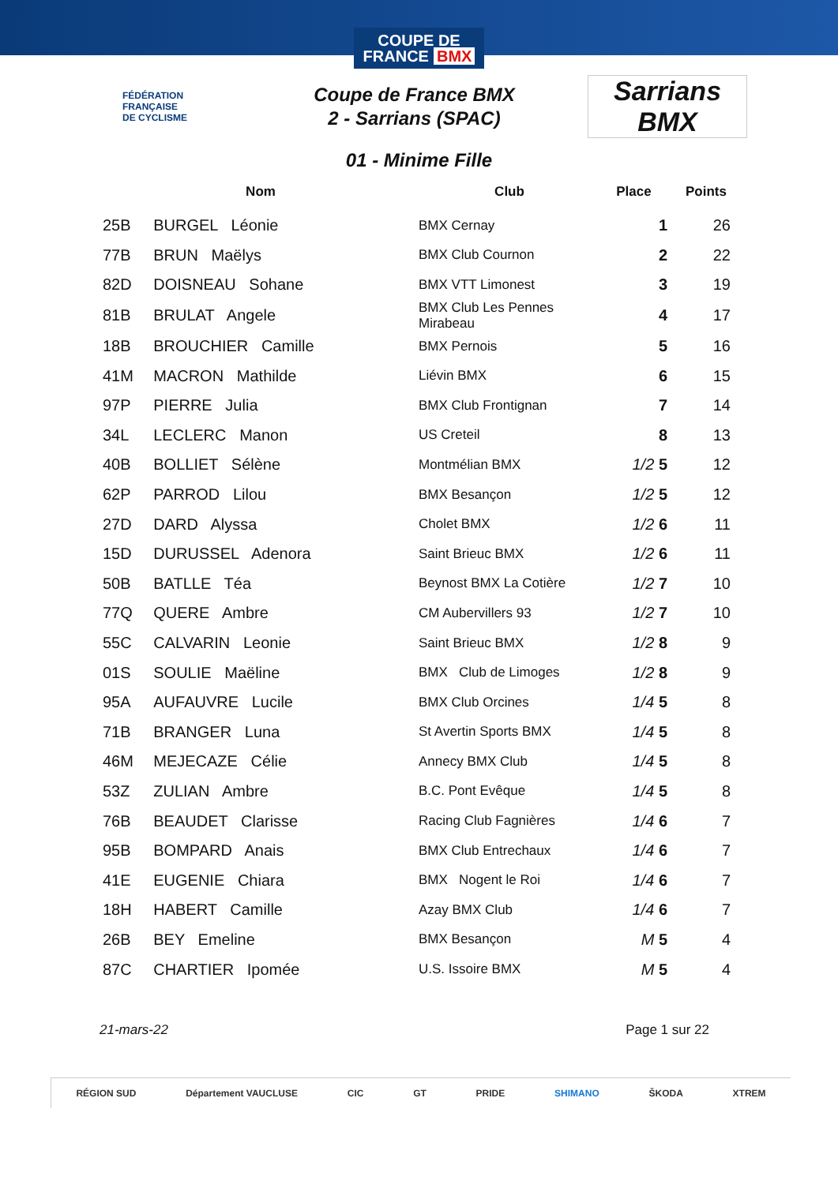COUPE DE
FRANCE BMX
FÉDÉRATION
FRANÇAISE
DE CYCLISME
Coupe de France BMX
2 - Sarrians (SPAC)
Sarrians BMX
01 - Minime Fille
| Nom | | Club | Place | Points |
| --- | --- | --- | --- | --- |
| 25B | BURGEL Léonie | BMX Cernay | 1 | 26 |
| 77B | BRUN Maëlys | BMX Club Cournon | 2 | 22 |
| 82D | DOISNEAU Sohane | BMX VTT Limonest | 3 | 19 |
| 81B | BRULAT Angele | BMX Club Les Pennes Mirabeau | 4 | 17 |
| 18B | BROUCHIER Camille | BMX Pernois | 5 | 16 |
| 41M | MACRON Mathilde | Liévin BMX | 6 | 15 |
| 97P | PIERRE Julia | BMX Club Frontignan | 7 | 14 |
| 34L | LECLERC Manon | US Creteil | 8 | 13 |
| 40B | BOLLIET Sélène | Montmélian BMX | 1/2 5 | 12 |
| 62P | PARROD Lilou | BMX Besançon | 1/2 5 | 12 |
| 27D | DARD Alyssa | Cholet BMX | 1/2 6 | 11 |
| 15D | DURUSSEL Adenora | Saint Brieuc BMX | 1/2 6 | 11 |
| 50B | BATLLE Téa | Beynost BMX La Cotière | 1/2 7 | 10 |
| 77Q | QUERE Ambre | CM Aubervillers 93 | 1/2 7 | 10 |
| 55C | CALVARIN Leonie | Saint Brieuc BMX | 1/2 8 | 9 |
| 01S | SOULIE Maëline | BMX Club de Limoges | 1/2 8 | 9 |
| 95A | AUFAUVRE Lucile | BMX Club Orcines | 1/4 5 | 8 |
| 71B | BRANGER Luna | St Avertin Sports BMX | 1/4 5 | 8 |
| 46M | MEJECAZE Célie | Annecy BMX Club | 1/4 5 | 8 |
| 53Z | ZULIAN Ambre | B.C. Pont Evêque | 1/4 5 | 8 |
| 76B | BEAUDET Clarisse | Racing Club Fagnières | 1/4 6 | 7 |
| 95B | BOMPARD Anais | BMX Club Entrechaux | 1/4 6 | 7 |
| 41E | EUGENIE Chiara | BMX Nogent le Roi | 1/4 6 | 7 |
| 18H | HABERT Camille | Azay BMX Club | 1/4 6 | 7 |
| 26B | BEY Emeline | BMX Besançon | M 5 | 4 |
| 87C | CHARTIER Ipomée | U.S. Issoire BMX | M 5 | 4 |
21-mars-22 Page 1 sur 22
RÉGION SUD Département VAUCLUSE CIC GT PRIDE SHIMANO ŠKODA XTREM